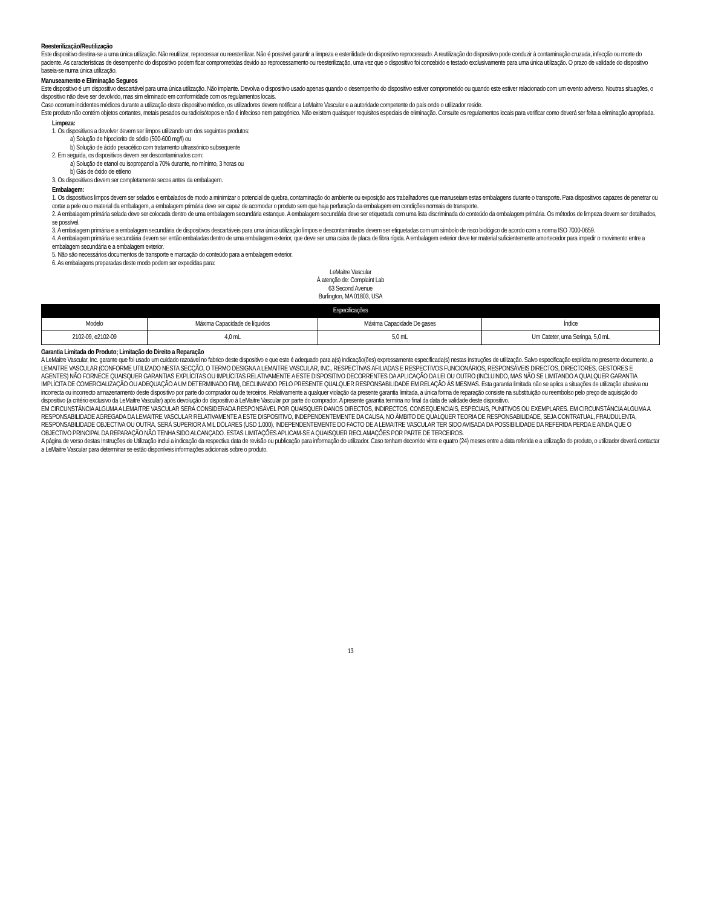Reesterilização/Reutilização
Este dispositivo destina-se a uma única utilização. Não reutilizar, reprocessar ou reesterilizar. Não é possível garantir a limpeza e esterilidade do dispositivo reprocessado. A reutilização do dispositivo pode conduzir à contaminação cruzada, infecção ou morte do paciente. As características de desempenho do dispositivo podem ficar comprometidas devido ao reprocessamento ou reesterilização, uma vez que o dispositivo foi concebido e testado exclusivamente para uma única utilização. O prazo de validade do dispositivo baseia-se numa única utilização.
Manuseamento e Eliminação Seguros
Este dispositivo é um dispositivo descartável para uma única utilização. Não implante. Devolva o dispositivo usado apenas quando o desempenho do dispositivo estiver comprometido ou quando este estiver relacionado com um evento adverso. Noutras situações, o dispositivo não deve ser devolvido, mas sim eliminado em conformidade com os regulamentos locais.
Caso ocorram incidentes médicos durante a utilização deste dispositivo médico, os utilizadores devem notificar a LeMaitre Vascular e a autoridade competente do país onde o utilizador reside.
Este produto não contém objetos cortantes, metais pesados ou radioisótopos e não é infecioso nem patogénico. Não existem quaisquer requisitos especiais de eliminação. Consulte os regulamentos locais para verificar como deverá ser feita a eliminação apropriada.
Limpeza:
1. Os dispositivos a devolver devem ser limpos utilizando um dos seguintes produtos:
a) Solução de hipoclorito de sódio (500-600 mg/l) ou
b) Solução de ácido peracético com tratamento ultrassónico subsequente
2. Em seguida, os dispositivos devem ser descontaminados com:
a) Solução de etanol ou isopropanol a 70% durante, no mínimo, 3 horas ou
b) Gás de óxido de etileno
3. Os dispositivos devem ser completamente secos antes da embalagem.
Embalagem:
1. Os dispositivos limpos devem ser selados e embalados de modo a minimizar o potencial de quebra, contaminação do ambiente ou exposição aos trabalhadores que manuseiam estas embalagens durante o transporte. Para dispositivos capazes de penetrar ou cortar a pele ou o material da embalagem, a embalagem primária deve ser capaz de acomodar o produto sem que haja perfuração da embalagem em condições normais de transporte.
2. A embalagem primária selada deve ser colocada dentro de uma embalagem secundária estanque. A embalagem secundária deve ser etiquetada com uma lista discriminada do conteúdo da embalagem primária. Os métodos de limpeza devem ser detalhados, se possível.
3. A embalagem primária e a embalagem secundária de dispositivos descartáveis para uma única utilização limpos e descontaminados devem ser etiquetadas com um símbolo de risco biológico de acordo com a norma ISO 7000-0659.
4. A embalagem primária e secundária devem ser então embaladas dentro de uma embalagem exterior, que deve ser uma caixa de placa de fibra rígida. A embalagem exterior deve ter material suficientemente amortecedor para impedir o movimento entre a embalagem secundária e a embalagem exterior.
5. Não são necessários documentos de transporte e marcação do conteúdo para a embalagem exterior.
6. As embalagens preparadas deste modo podem ser expedidas para:
LeMaitre Vascular
À atenção de: Complaint Lab
63 Second Avenue
Burlington, MA 01803, USA
| Especificações | | | |
| --- | --- | --- | --- |
| Modelo | Máxima Capacidade de líquidos | Máxima Capacidade De gases | Índice |
| 2102-09, e2102-09 | 4,0 mL | 5,0 mL | Um Cateter, uma Seringa, 5,0 mL |
Garantia Limitada do Produto; Limitação do Direito a Reparação
A LeMaitre Vascular, Inc. garante que foi usado um cuidado razoável no fabrico deste dispositivo e que este é adequado para a(s) indicação(ões) expressamente especificada(s) nestas instruções de utilização. Salvo especificação explícita no presente documento, a LEMAITRE VASCULAR (CONFORME UTILIZADO NESTA SECÇÃO, O TERMO DESIGNA A LEMAITRE VASCULAR, INC., RESPECTIVAS AFILIADAS E RESPECTIVOS FUNCIONÁRIOS, RESPONSÁVEIS DIRECTOS, DIRECTORES, GESTORES E AGENTES) NÃO FORNECE QUAISQUER GARANTIAS EXPLÍCITAS OU IMPLÍCITAS RELATIVAMENTE A ESTE DISPOSITIVO DECORRENTES DA APLICAÇÃO DA LEI OU OUTRO (INCLUINDO, MAS NÃO SE LIMITANDO A QUALQUER GARANTIA IMPLÍCITA DE COMERCIALIZAÇÃO OU ADEQUAÇÃO A UM DETERMINADO FIM), DECLINANDO PELO PRESENTE QUALQUER RESPONSABILIDADE EM RELAÇÃO ÀS MESMAS. Esta garantia limitada não se aplica a situações de utilização abusiva ou incorrecta ou incorrecto armazenamento deste dispositivo por parte do comprador ou de terceiros. Relativamente a qualquer violação da presente garantia limitada, a única forma de reparação consiste na substituição ou reembolso pelo preço de aquisição do dispositivo (a critério exclusivo da LeMaitre Vascular) após devolução do dispositivo à LeMaitre Vascular por parte do comprador. A presente garantia termina no final da data de validade deste dispositivo.
EM CIRCUNSTÂNCIA ALGUMA A LEMAITRE VASCULAR SERÁ CONSIDERADA RESPONSÁVEL POR QUAISQUER DANOS DIRECTOS, INDIRECTOS, CONSEQUENCIAIS, ESPECIAIS, PUNITIVOS OU EXEMPLARES. EM CIRCUNSTÂNCIA ALGUMA A RESPONSABILIDADE AGREGADA DA LEMAITRE VASCULAR RELATIVAMENTE A ESTE DISPOSITIVO, INDEPENDENTEMENTE DA CAUSA, NO ÂMBITO DE QUALQUER TEORIA DE RESPONSABILIDADE, SEJA CONTRATUAL, FRAUDULENTA, RESPONSABILIDADE OBJECTIVA OU OUTRA, SERÁ SUPERIOR A MIL DÓLARES (USD 1.000), INDEPENDENTEMENTE DO FACTO DE A LEMAITRE VASCULAR TER SIDO AVISADA DA POSSIBILIDADE DA REFERIDA PERDA E AINDA QUE O OBJECTIVO PRINCIPAL DA REPARAÇÃO NÃO TENHA SIDO ALCANÇADO. ESTAS LIMITAÇÕES APLICAM-SE A QUAISQUER RECLAMAÇÕES POR PARTE DE TERCEIROS.
A página de verso destas Instruções de Utilização inclui a indicação da respectiva data de revisão ou publicação para informação do utilizador. Caso tenham decorrido vinte e quatro (24) meses entre a data referida e a utilização do produto, o utilizador deverá contactar a LeMaitre Vascular para determinar se estão disponíveis informações adicionais sobre o produto.
13